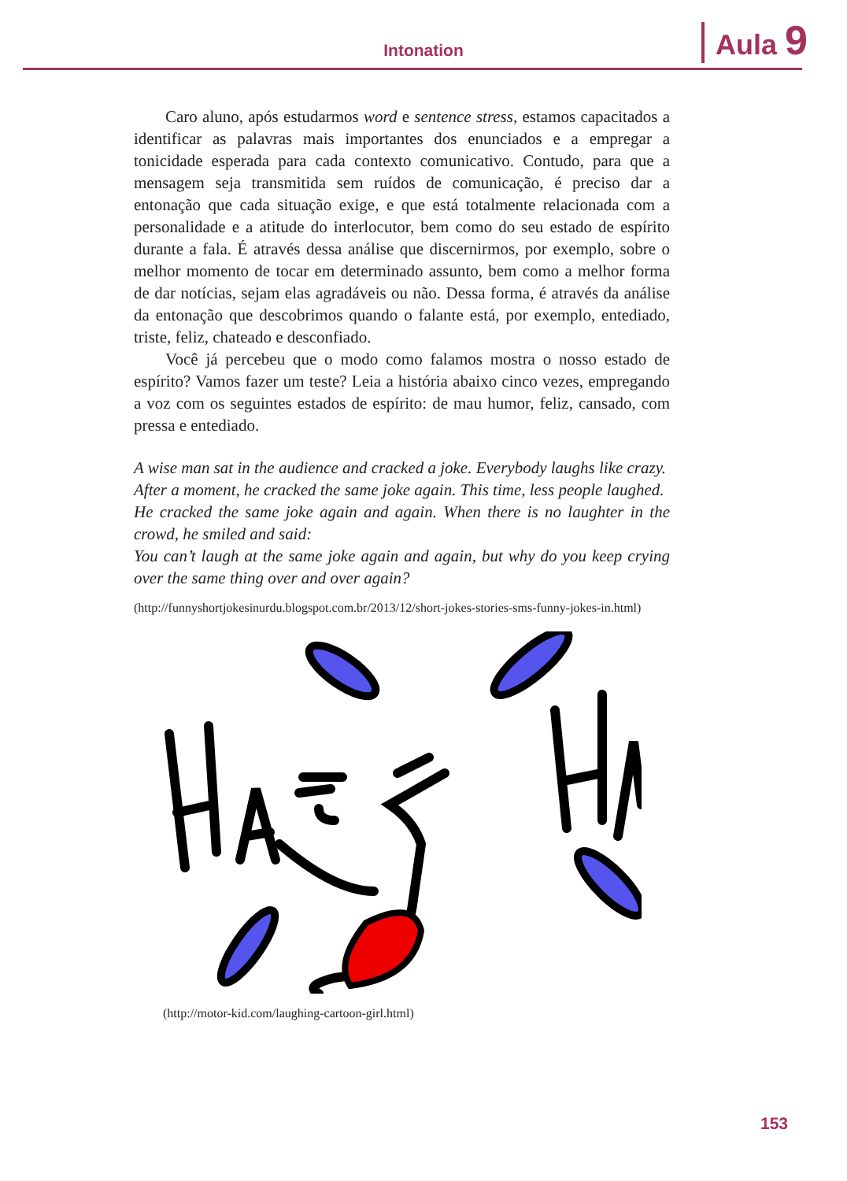Intonation Aula 9
Caro aluno, após estudarmos word e sentence stress, estamos capacitados a identificar as palavras mais importantes dos enunciados e a empregar a tonicidade esperada para cada contexto comunicativo. Contudo, para que a mensagem seja transmitida sem ruídos de comunicação, é preciso dar a entonação que cada situação exige, e que está totalmente relacionada com a personalidade e a atitude do interlocutor, bem como do seu estado de espírito durante a fala. É através dessa análise que discernirmos, por exemplo, sobre o melhor momento de tocar em determinado assunto, bem como a melhor forma de dar notícias, sejam elas agradáveis ou não. Dessa forma, é através da análise da entonação que descobrimos quando o falante está, por exemplo, entediado, triste, feliz, chateado e desconfiado.
Você já percebeu que o modo como falamos mostra o nosso estado de espírito? Vamos fazer um teste? Leia a história abaixo cinco vezes, empregando a voz com os seguintes estados de espírito: de mau humor, feliz, cansado, com pressa e entediado.
A wise man sat in the audience and cracked a joke. Everybody laughs like crazy.
After a moment, he cracked the same joke again. This time, less people laughed.
He cracked the same joke again and again. When there is no laughter in the crowd, he smiled and said:
You can’t laugh at the same joke again and again, but why do you keep crying over the same thing over and over again?
(http://funnyshortjokesinurdu.blogspot.com.br/2013/12/short-jokes-stories-sms-funny-jokes-in.html)
(http://motor-kid.com/laughing-cartoon-girl.html)
153